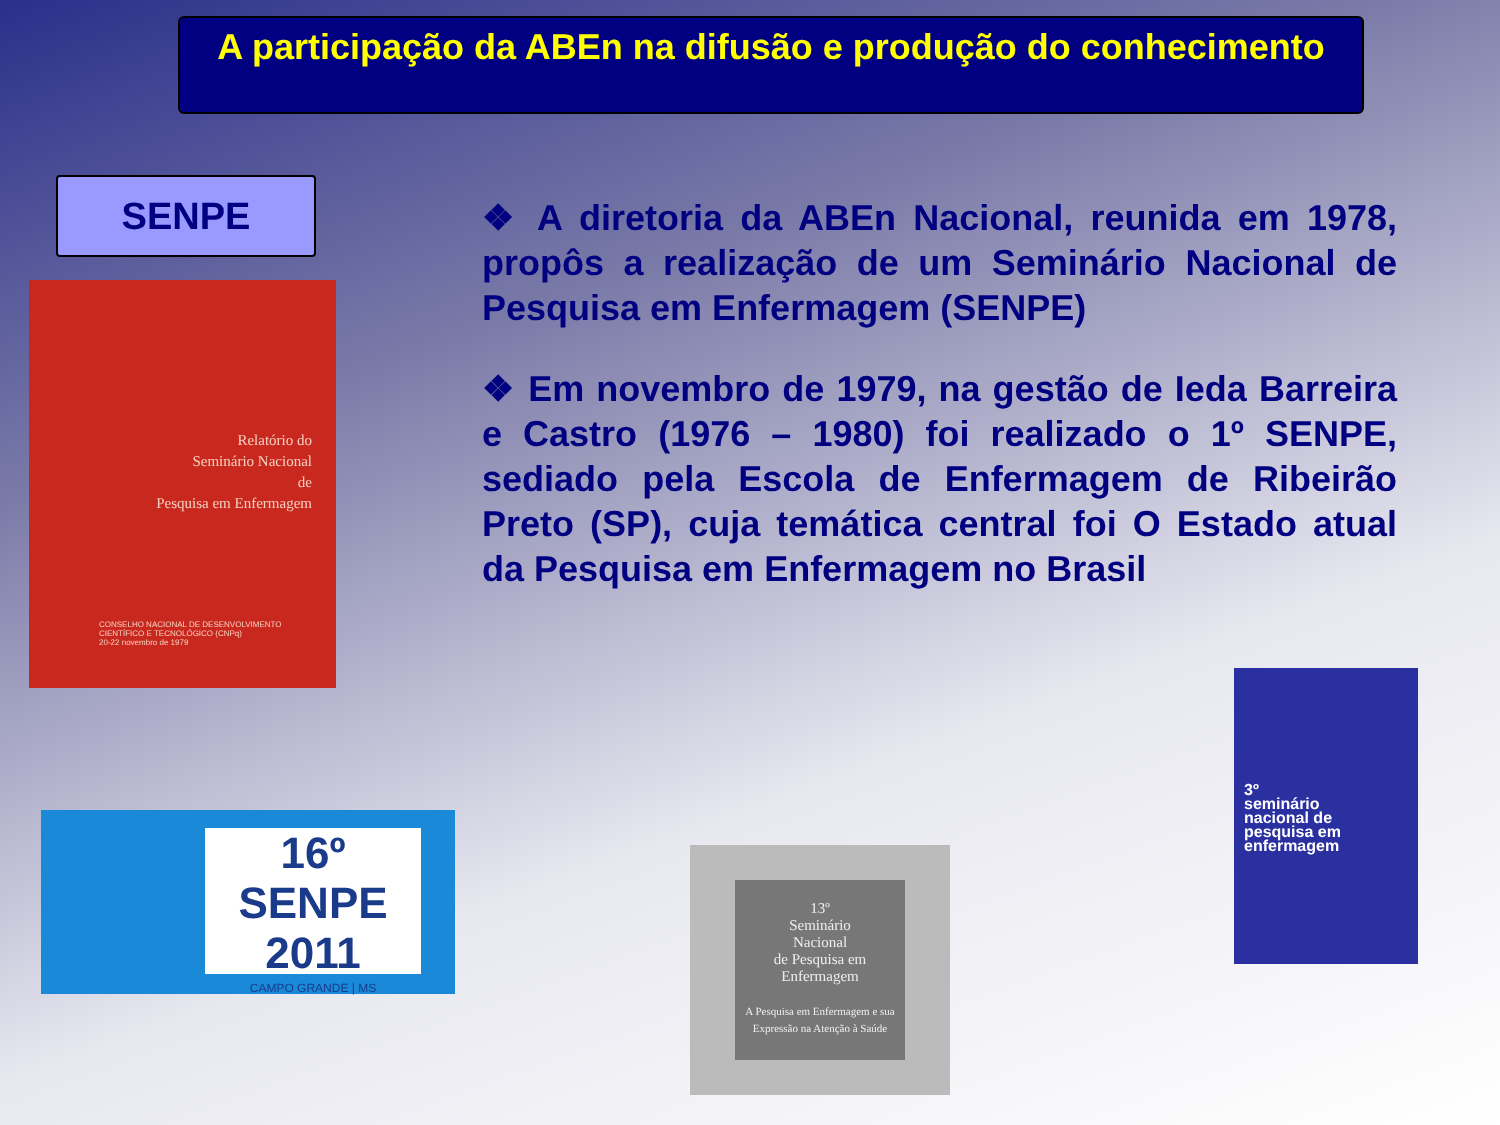A participação da ABEn na difusão e produção do conhecimento
SENPE
Relatório do
Seminário Nacional
de
Pesquisa em Enfermagem
CONSELHO NACIONAL DE DESENVOLVIMENTO
CIENTÍFICO E TECNOLÓGICO (CNPq)
20-22 novembro de 1979
❖ A diretoria da ABEn Nacional, reunida em 1978, propôs a realização de um Seminário Nacional de Pesquisa em Enfermagem (SENPE)
❖ Em novembro de 1979, na gestão de Ieda Barreira e Castro (1976 – 1980) foi realizado o 1º SENPE, sediado pela Escola de Enfermagem de Ribeirão Preto (SP), cuja temática central foi O Estado atual da Pesquisa em Enfermagem no Brasil
16º SENPE
2011
CAMPO GRANDE | MS
13º
Seminário
Nacional
de Pesquisa em
Enfermagem
A Pesquisa em Enfermagem e sua Expressão na Atenção à Saúde
3º
seminário
nacional de
pesquisa em
enfermagem